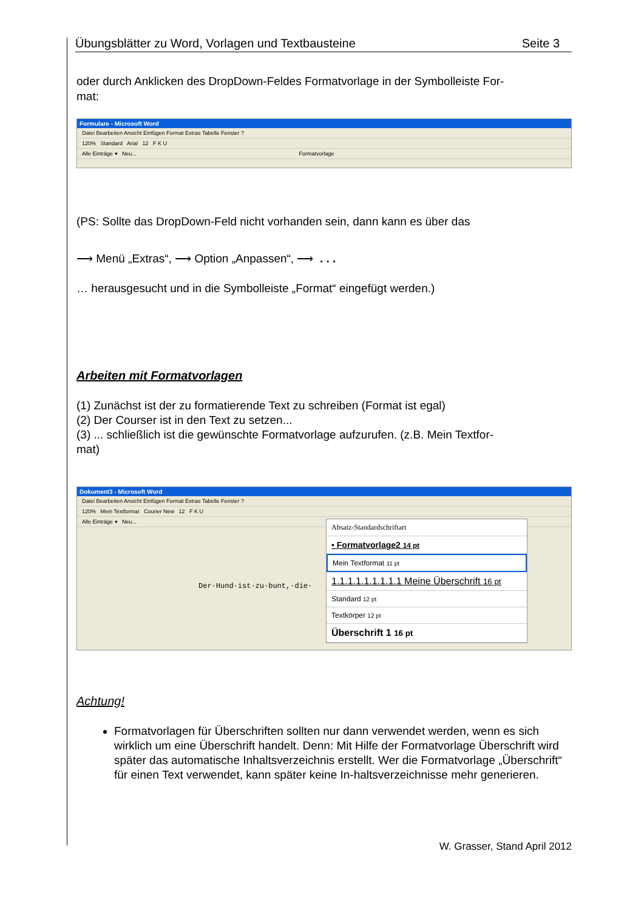Übungsblätter zu Word, Vorlagen und Textbausteine Seite 3
oder durch Anklicken des DropDown-Feldes Formatvorlage in der Symbolleiste For-
mat:
Formulare - Microsoft Word
Datei Bearbeiten Ansicht Einfügen Format Extras Tabelle Fenster ?
120% Standard Arial 12 F K U
Alle Einträge ▾ Neu... Formatvorlage
(PS: Sollte das DropDown-Feld nicht vorhanden sein, dann kann es über das
⟶ Menü „Extras“, ⟶ Option „Anpassen“, ⟶ . . .
… herausgesucht und in die Symbolleiste „Format“ eingefügt werden.)
Arbeiten mit Formatvorlagen
(1) Zunächst ist der zu formatierende Text zu schreiben (Format ist egal)
(2) Der Courser ist in den Text zu setzen...
(3) ... schließlich ist die gewünschte Formatvorlage aufzurufen. (z.B. Mein Textfor-
mat)
Dokument3 - Microsoft Word
Datei Bearbeiten Ansicht Einfügen Format Extras Tabelle Fenster ?
120% Mein Textformat Courier New 12 F K U
Alle Einträge ▾ Neu...
Der·Hund·ist·zu·bunt,·die·
Absatz-Standardschriftart
• Formatvorlage2 14 pt
Mein Textformat 11 pt
1.1.1.1.1.1.1.1.1 Meine Überschrift 16 pt
Standard 12 pt
Textkörper 12 pt
Überschrift 1 16 pt
Achtung!
Formatvorlagen für Überschriften sollten nur dann verwendet werden, wenn es sich wirklich um eine Überschrift handelt. Denn: Mit Hilfe der Formatvorlage Überschrift wird später das automatische Inhaltsverzeichnis erstellt. Wer die Formatvorlage „Überschrift“ für einen Text verwendet, kann später keine In-haltsverzeichnisse mehr generieren.
W. Grasser, Stand April 2012